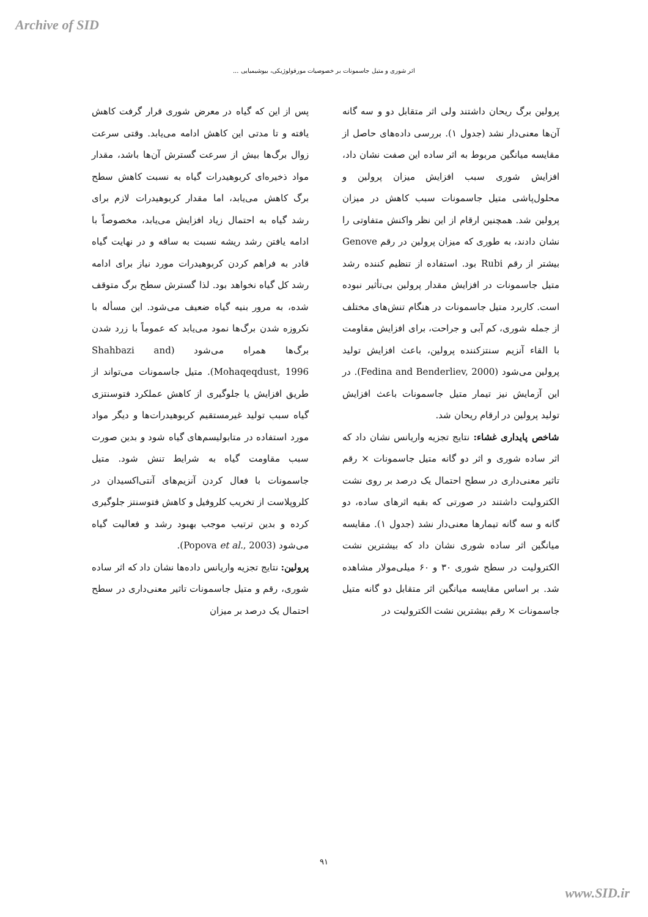Archive of SID
اثر شوری و متیل جاسمونات بر خصوصیات مورفولوژیکی، بیوشیمیایی ...
پس از این که گیاه در معرض شوری قرار گرفت کاهش یافته و تا مدتی این کاهش ادامه می‌یابد. وقتی سرعت زوال برگ‌ها بیش از سرعت گسترش آن‌ها باشد، مقدار مواد ذخیره‌ای کربوهیدرات گیاه به نسبت کاهش سطح برگ کاهش می‌یابد، اما مقدار کربوهیدرات لازم برای رشد گیاه به احتمال زیاد افزایش می‌یابد، مخصوصاً با ادامه یافتن رشد ریشه نسبت به ساقه و در نهایت گیاه قادر به فراهم کردن کربوهیدرات مورد نیاز برای ادامه رشد کل گیاه نخواهد بود. لذا گسترش سطح برگ متوقف شده، به مرور بنیه گیاه ضعیف می‌شود. این مسأله با نکروزه شدن برگ‌ها نمود می‌یابد که عموماً با زرد شدن برگ‌ها همراه می‌شود (Shahbazi and Mohaqeqdust, 1996). متیل جاسمونات می‌تواند از طریق افزایش یا جلوگیری از کاهش عملکرد فتوسنتزی گیاه سبب تولید غیرمستقیم کربوهیدرات‌ها و دیگر مواد مورد استفاده در متابولیسم‌های گیاه شود و بدین صورت سبب مقاومت گیاه به شرایط تنش شود. متیل جاسمونات با فعال کردن آنزیم‌های آنتی‌اکسیدان در کلروپلاست از تخریب کلروفیل و کاهش فتوسنتز جلوگیری کرده و بدین ترتیب موجب بهبود رشد و فعالیت گیاه می‌شود (Popova et al., 2003).
پرولین: نتایج تجزیه واریانس داده‌ها نشان داد که اثر ساده شوری، رقم و متیل جاسمونات تاثیر معنی‌داری در سطح احتمال یک درصد بر میزان
پرولین برگ ریحان داشتند ولی اثر متقابل دو و سه گانه آن‌ها معنی‌دار نشد (جدول ۱). بررسی داده‌های حاصل از مقایسه میانگین مربوط به اثر ساده این صفت نشان داد، افزایش شوری سبب افزایش میزان پرولین و محلول‌پاشی متیل جاسمونات سبب کاهش در میزان پرولین شد. همچنین ارقام از این نظر واکنش متفاوتی را نشان دادند، به طوری که میزان پرولین در رقم Genove بیشتر از رقم Rubi بود. استفاده از تنظیم کننده رشد متیل جاسمونات در افزایش مقدار پرولین بی‌تأثیر نبوده است. کاربرد متیل جاسمونات در هنگام تنش‌های مختلف از جمله شوری، کم آبی و جراحت، برای افزایش مقاومت با القاء آنزیم سنتزکننده پرولین، باعث افزایش تولید پرولین می‌شود (Fedina and Benderliev, 2000). در این آزمایش نیز تیمار متیل جاسمونات باعث افزایش تولید پرولین در ارقام ریحان شد.
شاخص پایداری غشاء: نتایج تجزیه واریانس نشان داد که اثر ساده شوری و اثر دو گانه متیل جاسمونات × رقم تاثیر معنی‌داری در سطح احتمال یک درصد بر روی نشت الکترولیت داشتند در صورتی که بقیه اثرهای ساده، دو گانه و سه گانه تیمارها معنی‌دار نشد (جدول ۱). مقایسه میانگین اثر ساده شوری نشان داد که بیشترین نشت الکترولیت در سطح شوری ۳۰ و ۶۰ میلی‌مولار مشاهده شد. بر اساس مقایسه میانگین اثر متقابل دو گانه متیل جاسمونات × رقم بیشترین نشت الکترولیت در
۹۱
www.SID.ir